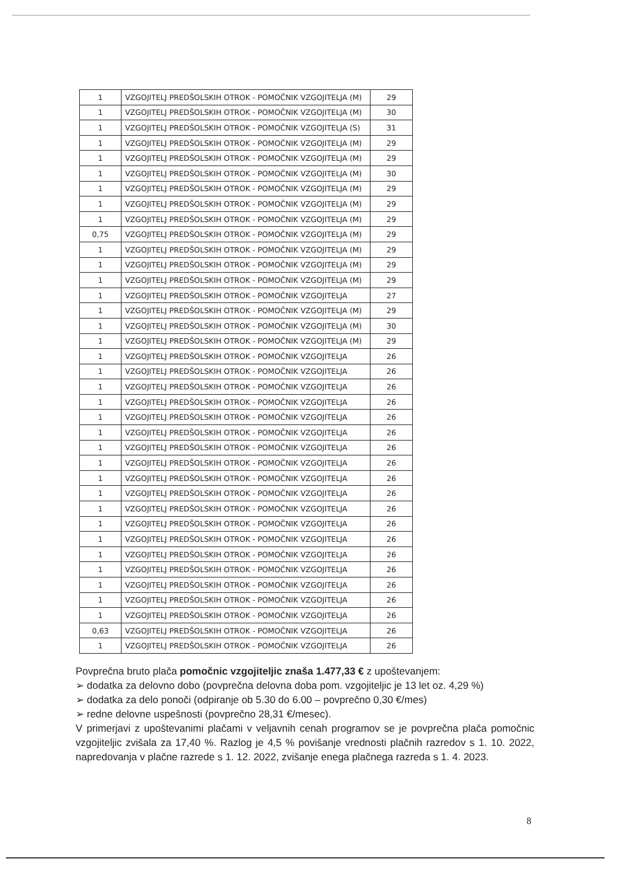| 1 | VZGOJITELJ PREDŠOLSKIH OTROK - POMOČNIK VZGOJITELJA (M) | 29 |
| 1 | VZGOJITELJ PREDŠOLSKIH OTROK - POMOČNIK VZGOJITELJA (M) | 30 |
| 1 | VZGOJITELJ PREDŠOLSKIH OTROK - POMOČNIK VZGOJITELJA (S) | 31 |
| 1 | VZGOJITELJ PREDŠOLSKIH OTROK - POMOČNIK VZGOJITELJA (M) | 29 |
| 1 | VZGOJITELJ PREDŠOLSKIH OTROK - POMOČNIK VZGOJITELJA (M) | 29 |
| 1 | VZGOJITELJ PREDŠOLSKIH OTROK - POMOČNIK VZGOJITELJA (M) | 30 |
| 1 | VZGOJITELJ PREDŠOLSKIH OTROK - POMOČNIK VZGOJITELJA (M) | 29 |
| 1 | VZGOJITELJ PREDŠOLSKIH OTROK - POMOČNIK VZGOJITELJA (M) | 29 |
| 1 | VZGOJITELJ PREDŠOLSKIH OTROK - POMOČNIK VZGOJITELJA (M) | 29 |
| 0,75 | VZGOJITELJ PREDŠOLSKIH OTROK - POMOČNIK VZGOJITELJA (M) | 29 |
| 1 | VZGOJITELJ PREDŠOLSKIH OTROK - POMOČNIK VZGOJITELJA (M) | 29 |
| 1 | VZGOJITELJ PREDŠOLSKIH OTROK - POMOČNIK VZGOJITELJA (M) | 29 |
| 1 | VZGOJITELJ PREDŠOLSKIH OTROK - POMOČNIK VZGOJITELJA (M) | 29 |
| 1 | VZGOJITELJ PREDŠOLSKIH OTROK - POMOČNIK VZGOJITELJA | 27 |
| 1 | VZGOJITELJ PREDŠOLSKIH OTROK - POMOČNIK VZGOJITELJA (M) | 29 |
| 1 | VZGOJITELJ PREDŠOLSKIH OTROK - POMOČNIK VZGOJITELJA (M) | 30 |
| 1 | VZGOJITELJ PREDŠOLSKIH OTROK - POMOČNIK VZGOJITELJA (M) | 29 |
| 1 | VZGOJITELJ PREDŠOLSKIH OTROK - POMOČNIK VZGOJITELJA | 26 |
| 1 | VZGOJITELJ PREDŠOLSKIH OTROK - POMOČNIK VZGOJITELJA | 26 |
| 1 | VZGOJITELJ PREDŠOLSKIH OTROK - POMOČNIK VZGOJITELJA | 26 |
| 1 | VZGOJITELJ PREDŠOLSKIH OTROK - POMOČNIK VZGOJITELJA | 26 |
| 1 | VZGOJITELJ PREDŠOLSKIH OTROK - POMOČNIK VZGOJITELJA | 26 |
| 1 | VZGOJITELJ PREDŠOLSKIH OTROK - POMOČNIK VZGOJITELJA | 26 |
| 1 | VZGOJITELJ PREDŠOLSKIH OTROK - POMOČNIK VZGOJITELJA | 26 |
| 1 | VZGOJITELJ PREDŠOLSKIH OTROK - POMOČNIK VZGOJITELJA | 26 |
| 1 | VZGOJITELJ PREDŠOLSKIH OTROK - POMOČNIK VZGOJITELJA | 26 |
| 1 | VZGOJITELJ PREDŠOLSKIH OTROK - POMOČNIK VZGOJITELJA | 26 |
| 1 | VZGOJITELJ PREDŠOLSKIH OTROK - POMOČNIK VZGOJITELJA | 26 |
| 1 | VZGOJITELJ PREDŠOLSKIH OTROK - POMOČNIK VZGOJITELJA | 26 |
| 1 | VZGOJITELJ PREDŠOLSKIH OTROK - POMOČNIK VZGOJITELJA | 26 |
| 1 | VZGOJITELJ PREDŠOLSKIH OTROK - POMOČNIK VZGOJITELJA | 26 |
| 1 | VZGOJITELJ PREDŠOLSKIH OTROK - POMOČNIK VZGOJITELJA | 26 |
| 1 | VZGOJITELJ PREDŠOLSKIH OTROK - POMOČNIK VZGOJITELJA | 26 |
| 1 | VZGOJITELJ PREDŠOLSKIH OTROK - POMOČNIK VZGOJITELJA | 26 |
| 1 | VZGOJITELJ PREDŠOLSKIH OTROK - POMOČNIK VZGOJITELJA | 26 |
| 0,63 | VZGOJITELJ PREDŠOLSKIH OTROK - POMOČNIK VZGOJITELJA | 26 |
| 1 | VZGOJITELJ PREDŠOLSKIH OTROK - POMOČNIK VZGOJITELJA | 26 |
Povprečna bruto plača pomočnic vzgojiteljic znaša 1.477,33 € z upoštevanjem:
➢ dodatka za delovno dobo (povprečna delovna doba pom. vzgojiteljic je 13 let oz. 4,29 %)
➢ dodatka za delo ponoči (odpiranje ob 5.30 do 6.00 – povprečno 0,30 €/mes)
➢ redne delovne uspešnosti (povprečno 28,31 €/mesec).
V primerjavi z upoštevanimi plačami v veljavnih cenah programov se je povprečna plača pomočnic vzgojiteljic zvišala za 17,40 %. Razlog je 4,5 % povišanje vrednosti plačnih razredov s 1. 10. 2022, napredovanja v plačne razrede s 1. 12. 2022, zvišanje enega plačnega razreda s 1. 4. 2023.
8